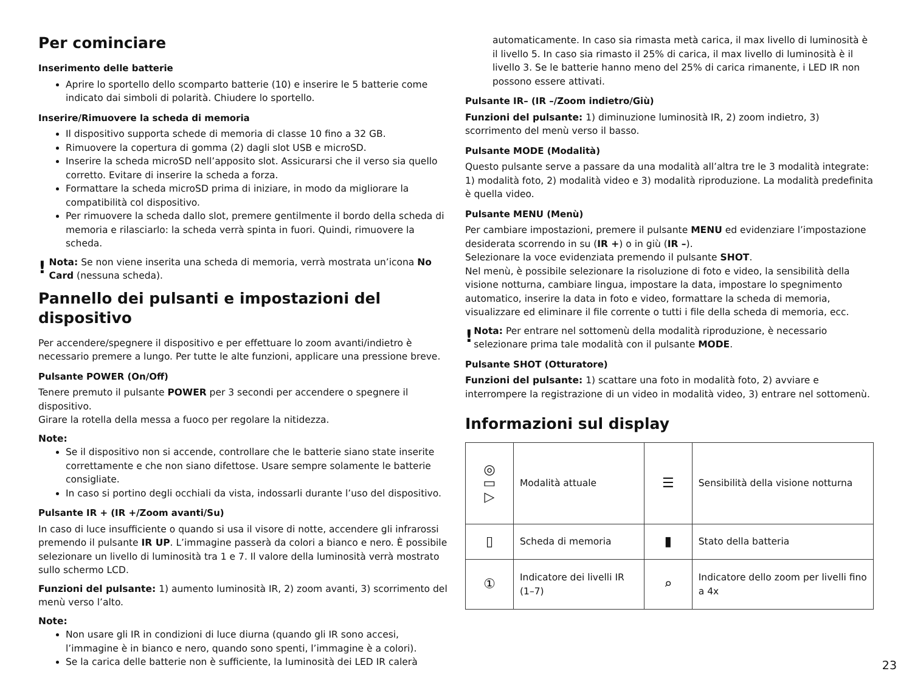Per cominciare
Inserimento delle batterie
Aprire lo sportello dello scomparto batterie (10) e inserire le 5 batterie come indicato dai simboli di polarità. Chiudere lo sportello.
Inserire/Rimuovere la scheda di memoria
Il dispositivo supporta schede di memoria di classe 10 fino a 32 GB.
Rimuovere la copertura di gomma (2) dagli slot USB e microSD.
Inserire la scheda microSD nell’apposito slot. Assicurarsi che il verso sia quello corretto. Evitare di inserire la scheda a forza.
Formattare la scheda microSD prima di iniziare, in modo da migliorare la compatibilità col dispositivo.
Per rimuovere la scheda dallo slot, premere gentilmente il bordo della scheda di memoria e rilasciarlo: la scheda verrà spinta in fuori. Quindi, rimuovere la scheda.
!
Nota: Se non viene inserita una scheda di memoria, verrà mostrata un’icona No Card (nessuna scheda).
Pannello dei pulsanti e impostazioni del dispositivo
Per accendere/spegnere il dispositivo e per effettuare lo zoom avanti/indietro è necessario premere a lungo. Per tutte le alte funzioni, applicare una pressione breve.
Pulsante POWER (On/Off)
Tenere premuto il pulsante POWER per 3 secondi per accendere o spegnere il dispositivo.
Girare la rotella della messa a fuoco per regolare la nitidezza.
Note:
Se il dispositivo non si accende, controllare che le batterie siano state inserite correttamente e che non siano difettose. Usare sempre solamente le batterie consigliate.
In caso si portino degli occhiali da vista, indossarli durante l’uso del dispositivo.
Pulsante IR + (IR +/Zoom avanti/Su)
In caso di luce insufficiente o quando si usa il visore di notte, accendere gli infrarossi premendo il pulsante IR UP. L’immagine passerà da colori a bianco e nero. È possibile selezionare un livello di luminosità tra 1 e 7. Il valore della luminosità verrà mostrato sullo schermo LCD.
Funzioni del pulsante: 1) aumento luminosità IR, 2) zoom avanti, 3) scorrimento del menù verso l’alto.
Note:
Non usare gli IR in condizioni di luce diurna (quando gli IR sono accesi, l’immagine è in bianco e nero, quando sono spenti, l’immagine è a colori).
Se la carica delle batterie non è sufficiente, la luminosità dei LED IR calerà
automaticamente. In caso sia rimasta metà carica, il max livello di luminosità è il livello 5. In caso sia rimasto il 25% di carica, il max livello di luminosità è il livello 3. Se le batterie hanno meno del 25% di carica rimanente, i LED IR non possono essere attivati.
Pulsante IR– (IR –/Zoom indietro/Giù)
Funzioni del pulsante: 1) diminuzione luminosità IR, 2) zoom indietro, 3) scorrimento del menù verso il basso.
Pulsante MODE (Modalità)
Questo pulsante serve a passare da una modalità all’altra tre le 3 modalità integrate: 1) modalità foto, 2) modalità video e 3) modalità riproduzione. La modalità predefinita è quella video.
Pulsante MENU (Menù)
Per cambiare impostazioni, premere il pulsante MENU ed evidenziare l’impostazione desiderata scorrendo in su (IR +) o in giù (IR –).
Selezionare la voce evidenziata premendo il pulsante SHOT.
Nel menù, è possibile selezionare la risoluzione di foto e video, la sensibilità della visione notturna, cambiare lingua, impostare la data, impostare lo spegnimento automatico, inserire la data in foto e video, formattare la scheda di memoria, visualizzare ed eliminare il file corrente o tutti i file della scheda di memoria, ecc.
!
Nota: Per entrare nel sottomenù della modalità riproduzione, è necessario selezionare prima tale modalità con il pulsante MODE.
Pulsante SHOT (Otturatore)
Funzioni del pulsante: 1) scattare una foto in modalità foto, 2) avviare e interrompere la registrazione di un video in modalità video, 3) entrare nel sottomenù.
Informazioni sul display
| ◎ ▭ ▷ | Modalità attuale | ☰ | Sensibilità della visione notturna |
| ▯ | Scheda di memoria | ▮ | Stato della batteria |
| ① | Indicatore dei livelli IR (1–7) | ⌕ | Indicatore dello zoom per livelli fino a 4x |
23